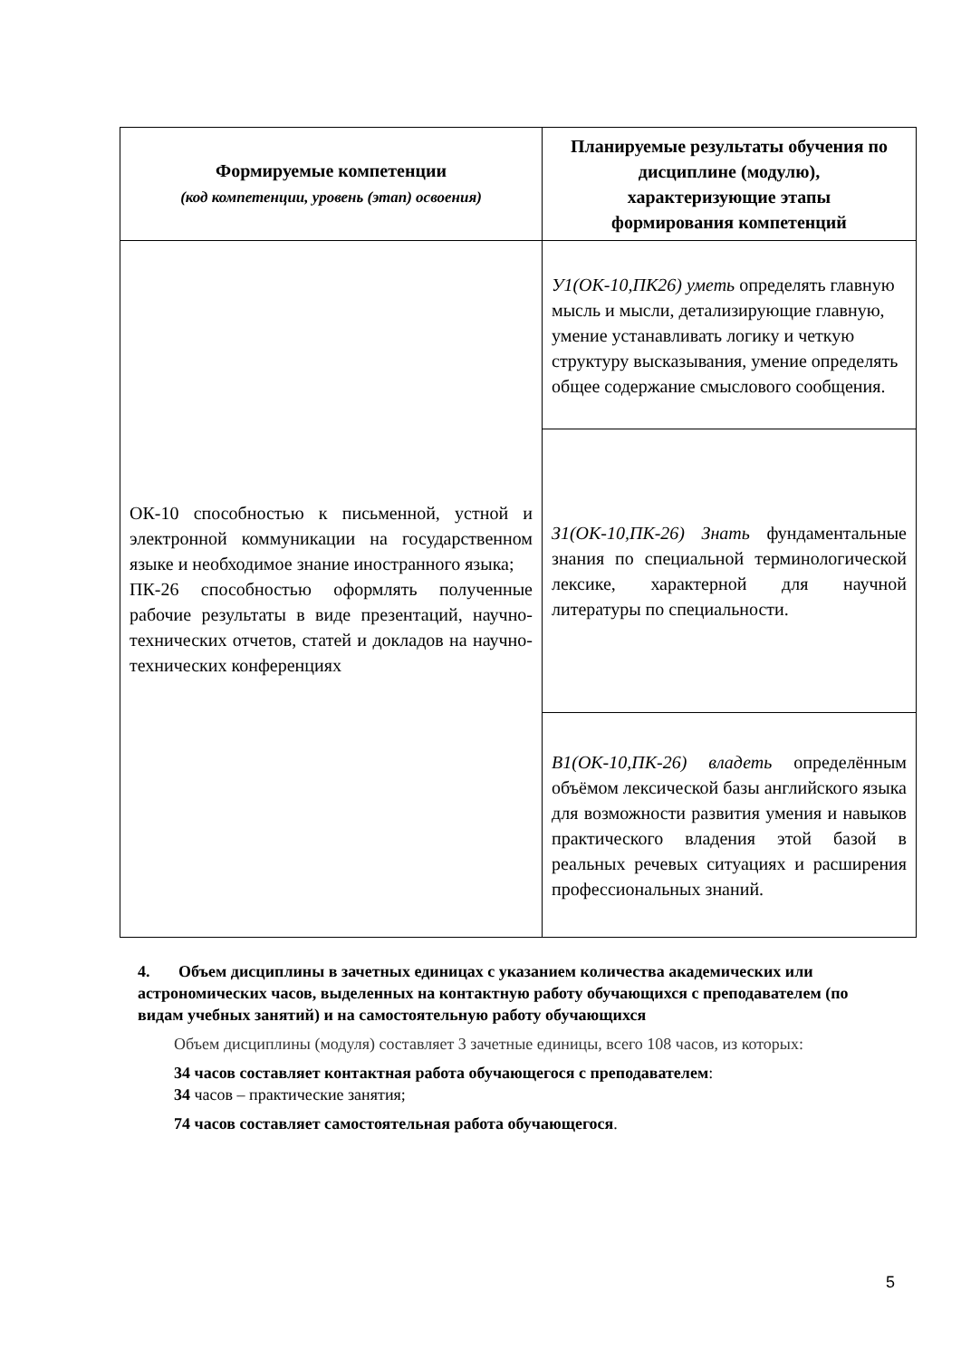| Формируемые компетенции (код компетенции, уровень (этап) освоения) | Планируемые результаты обучения по дисциплине (модулю), характеризующие этапы формирования компетенций |
| --- | --- |
| ОК-10 способностью к письменной, устной и электронной коммуникации на государственном языке и необходимое знание иностранного языка; ПК-26 способностью оформлять полученные рабочие результаты в виде презентаций, научно-технических отчетов, статей и докладов на научно-технических конференциях | У1(ОК-10,ПК26) уметь определять главную мысль и мысли, детализирующие главную, умение устанавливать логику и четкую структуру высказывания, умение определять общее содержание смыслового сообщения. |
| | З1(ОК-10,ПК-26) Знать фундаментальные знания по специальной терминологической лексике, характерной для научной литературы по специальности. |
| | В1(ОК-10,ПК-26) владеть определённым объёмом лексической базы английского языка для возможности развития умения и навыков практического владения этой базой в реальных речевых ситуациях и расширения профессиональных знаний. |
4. Объем дисциплины в зачетных единицах с указанием количества академических или астрономических часов, выделенных на контактную работу обучающихся с преподавателем (по видам учебных занятий) и на самостоятельную работу обучающихся
Объем дисциплины (модуля) составляет 3 зачетные единицы, всего 108 часов, из которых:
34 часов составляет контактная работа обучающегося с преподавателем:
34 часов – практические занятия;
74 часов составляет самостоятельная работа обучающегося.
5